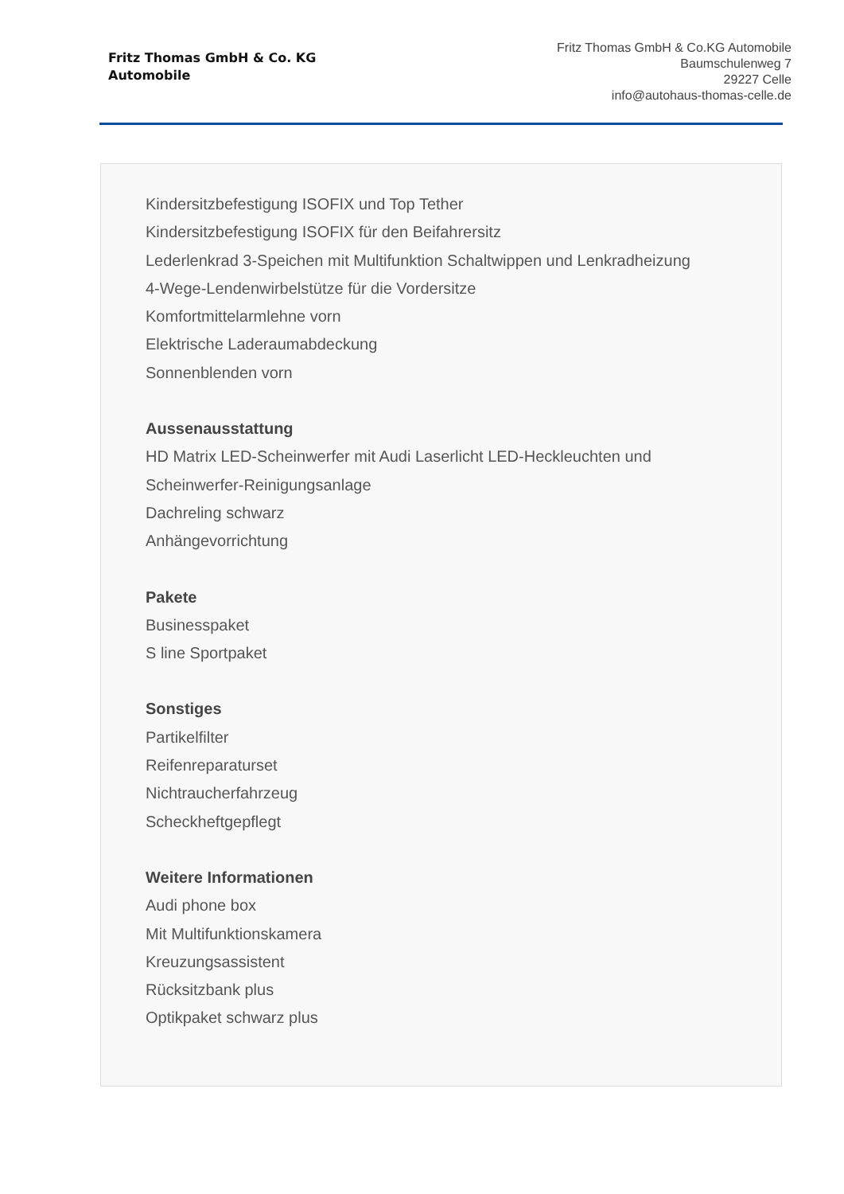Fritz Thomas GmbH & Co. KG
Automobile
Fritz Thomas GmbH & Co.KG Automobile
Baumschulenweg 7
29227 Celle
info@autohaus-thomas-celle.de
Kindersitzbefestigung ISOFIX und Top Tether
Kindersitzbefestigung ISOFIX für den Beifahrersitz
Lederlenkrad 3-Speichen mit Multifunktion Schaltwippen und Lenkradheizung
4-Wege-Lendenwirbelstütze für die Vordersitze
Komfortmittelarmlehne vorn
Elektrische Laderaumabdeckung
Sonnenblenden vorn
Aussenausstattung
HD Matrix LED-Scheinwerfer mit Audi Laserlicht LED-Heckleuchten und
Scheinwerfer-Reinigungsanlage
Dachreling schwarz
Anhängevorrichtung
Pakete
Businesspaket
S line Sportpaket
Sonstiges
Partikelfilter
Reifenreparaturset
Nichtraucherfahrzeug
Scheckheftgepflegt
Weitere Informationen
Audi phone box
Mit Multifunktionskamera
Kreuzungsassistent
Rücksitzbank plus
Optikpaket schwarz plus